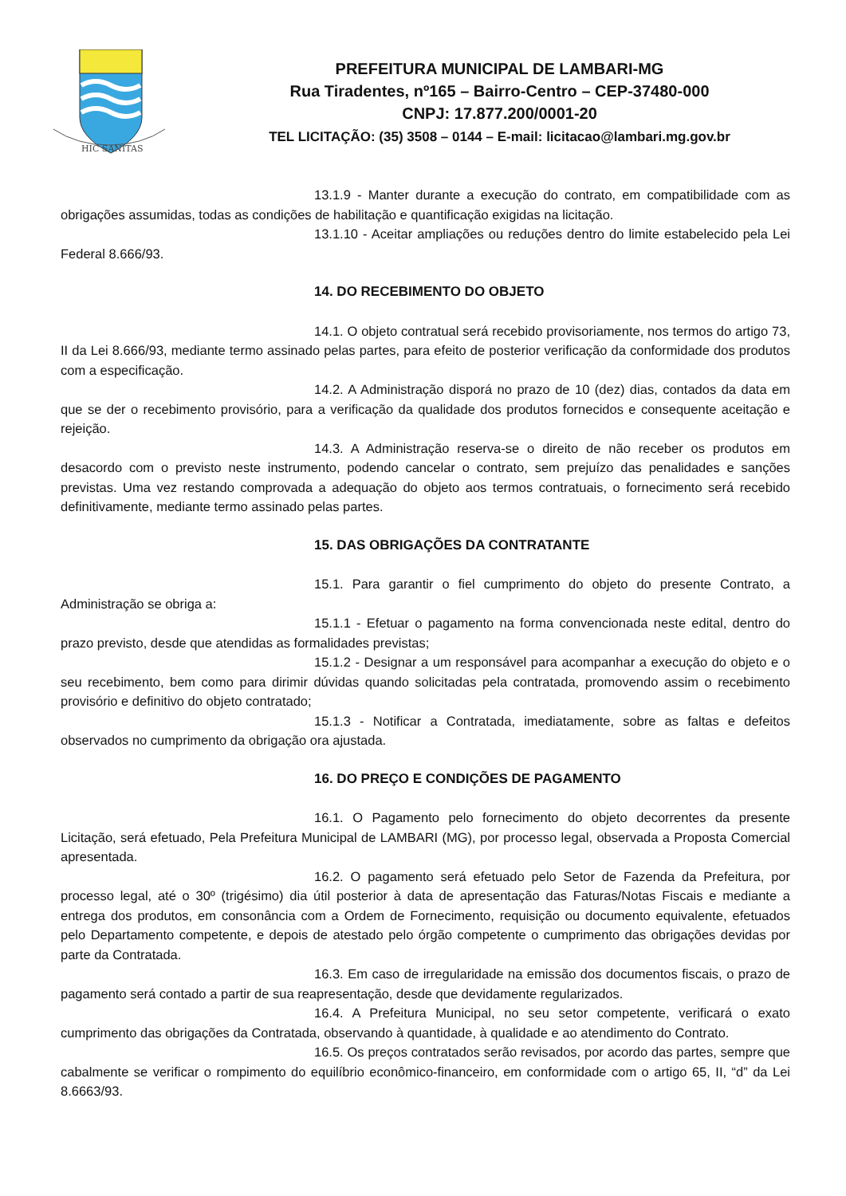HIC SANITAS
PREFEITURA MUNICIPAL DE LAMBARI-MG
Rua Tiradentes, nº165 – Bairro-Centro – CEP-37480-000
CNPJ: 17.877.200/0001-20
TEL LICITAÇÃO: (35) 3508 – 0144 – E-mail: licitacao@lambari.mg.gov.br
13.1.9 - Manter durante a execução do contrato, em compatibilidade com as obrigações assumidas, todas as condições de habilitação e quantificação exigidas na licitação.
13.1.10 - Aceitar ampliações ou reduções dentro do limite estabelecido pela Lei Federal 8.666/93.
14. DO RECEBIMENTO DO OBJETO
14.1. O objeto contratual será recebido provisoriamente, nos termos do artigo 73, II da Lei 8.666/93, mediante termo assinado pelas partes, para efeito de posterior verificação da conformidade dos produtos com a especificação.
14.2. A Administração disporá no prazo de 10 (dez) dias, contados da data em que se der o recebimento provisório, para a verificação da qualidade dos produtos fornecidos e consequente aceitação e rejeição.
14.3. A Administração reserva-se o direito de não receber os produtos em desacordo com o previsto neste instrumento, podendo cancelar o contrato, sem prejuízo das penalidades e sanções previstas. Uma vez restando comprovada a adequação do objeto aos termos contratuais, o fornecimento será recebido definitivamente, mediante termo assinado pelas partes.
15. DAS OBRIGAÇÕES DA CONTRATANTE
15.1. Para garantir o fiel cumprimento do objeto do presente Contrato, a Administração se obriga a:
15.1.1 - Efetuar o pagamento na forma convencionada neste edital, dentro do prazo previsto, desde que atendidas as formalidades previstas;
15.1.2 - Designar a um responsável para acompanhar a execução do objeto e o seu recebimento, bem como para dirimir dúvidas quando solicitadas pela contratada, promovendo assim o recebimento provisório e definitivo do objeto contratado;
15.1.3 - Notificar a Contratada, imediatamente, sobre as faltas e defeitos observados no cumprimento da obrigação ora ajustada.
16. DO PREÇO E CONDIÇÕES DE PAGAMENTO
16.1. O Pagamento pelo fornecimento do objeto decorrentes da presente Licitação, será efetuado, Pela Prefeitura Municipal de LAMBARI (MG), por processo legal, observada a Proposta Comercial apresentada.
16.2. O pagamento será efetuado pelo Setor de Fazenda da Prefeitura, por processo legal, até o 30º (trigésimo) dia útil posterior à data de apresentação das Faturas/Notas Fiscais e mediante a entrega dos produtos, em consonância com a Ordem de Fornecimento, requisição ou documento equivalente, efetuados pelo Departamento competente, e depois de atestado pelo órgão competente o cumprimento das obrigações devidas por parte da Contratada.
16.3. Em caso de irregularidade na emissão dos documentos fiscais, o prazo de pagamento será contado a partir de sua reapresentação, desde que devidamente regularizados.
16.4. A Prefeitura Municipal, no seu setor competente, verificará o exato cumprimento das obrigações da Contratada, observando à quantidade, à qualidade e ao atendimento do Contrato.
16.5. Os preços contratados serão revisados, por acordo das partes, sempre que cabalmente se verificar o rompimento do equilíbrio econômico-financeiro, em conformidade com o artigo 65, II, “d” da Lei 8.6663/93.